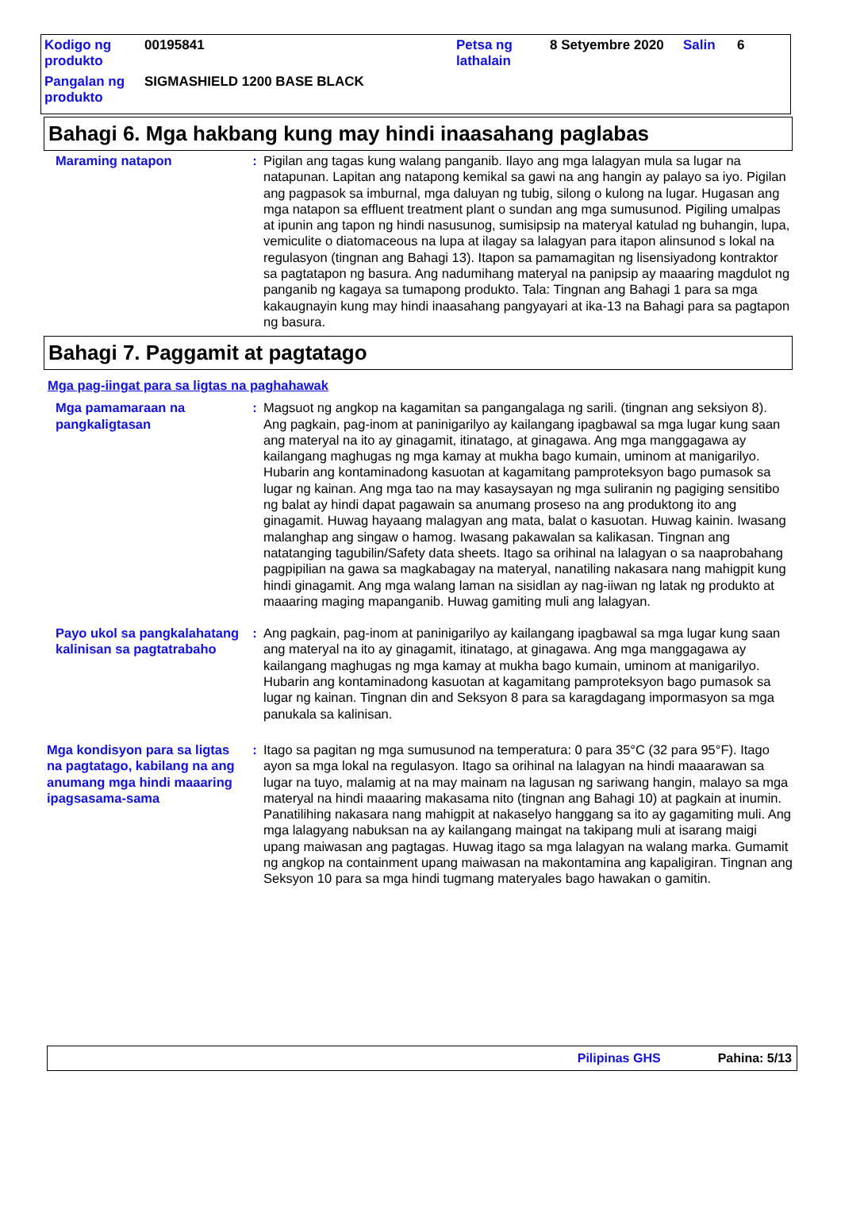| Kodigo ng produkto | 00195841 | Petsa ng lathalain | 8 Setyembre 2020 | Salin | 6 |
| Pangalan ng produkto | SIGMASHIELD 1200 BASE BLACK | | | | |
Bahagi 6. Mga hakbang kung may hindi inaasahang paglabas
Maraming natapon : Pigilan ang tagas kung walang panganib. Ilayo ang mga lalagyan mula sa lugar na natapunan. Lapitan ang natapong kemikal sa gawi na ang hangin ay palayo sa iyo. Pigilan ang pagpasok sa imburnal, mga daluyan ng tubig, silong o kulong na lugar. Hugasan ang mga natapon sa effluent treatment plant o sundan ang mga sumusunod. Pigiling umalpas at ipunin ang tapon ng hindi nasusunog, sumisipsip na materyal katulad ng buhangin, lupa, vemiculite o diatomaceous na lupa at ilagay sa lalagyan para itapon alinsunod s lokal na regulasyon (tingnan ang Bahagi 13). Itapon sa pamamagitan ng lisensiyadong kontraktor sa pagtatapon ng basura. Ang nadumihang materyal na panipsip ay maaaring magdulot ng panganib ng kagaya sa tumapong produkto. Tala: Tingnan ang Bahagi 1 para sa mga kakaugnayin kung may hindi inaasahang pangyayari at ika-13 na Bahagi para sa pagtapon ng basura.
Bahagi 7. Paggamit at pagtatago
Mga pag-iingat para sa ligtas na paghahawak
Mga pamamaraan na pangkaligtasan
: Magsuot ng angkop na kagamitan sa pangangalaga ng sarili. (tingnan ang seksiyon 8). Ang pagkain, pag-inom at paninigarilyo ay kailangang ipagbawal sa mga lugar kung saan ang materyal na ito ay ginagamit, itinatago, at ginagawa. Ang mga manggagawa ay kailangang maghugas ng mga kamay at mukha bago kumain, uminom at manigarilyo. Hubarin ang kontaminadong kasuotan at kagamitang pamproteksyon bago pumasok sa lugar ng kainan. Ang mga tao na may kasaysayan ng mga suliranin ng pagiging sensitibo ng balat ay hindi dapat pagawain sa anumang proseso na ang produktong ito ang ginagamit. Huwag hayaang malagyan ang mata, balat o kasuotan. Huwag kainin. Iwasang malanghap ang singaw o hamog. Iwasang pakawalan sa kalikasan. Tingnan ang natatanging tagubilin/Safety data sheets. Itago sa orihinal na lalagyan o sa naaprobahang pagpipilian na gawa sa magkabagay na materyal, nanatiling nakasara nang mahigpit kung hindi ginagamit. Ang mga walang laman na sisidlan ay nag-iiwan ng latak ng produkto at maaaring maging mapanganib. Huwag gamiting muli ang lalagyan.
Payo ukol sa pangkalahatang kalinisan sa pagtatrabaho
: Ang pagkain, pag-inom at paninigarilyo ay kailangang ipagbawal sa mga lugar kung saan ang materyal na ito ay ginagamit, itinatago, at ginagawa. Ang mga manggagawa ay kailangang maghugas ng mga kamay at mukha bago kumain, uminom at manigarilyo. Hubarin ang kontaminadong kasuotan at kagamitang pamproteksyon bago pumasok sa lugar ng kainan. Tingnan din and Seksyon 8 para sa karagdagang impormasyon sa mga panukala sa kalinisan.
Mga kondisyon para sa ligtas na pagtatago, kabilang na ang anumang mga hindi maaaring ipagsasama-sama
: Itago sa pagitan ng mga sumusunod na temperatura: 0 para 35°C (32 para 95°F). Itago ayon sa mga lokal na regulasyon. Itago sa orihinal na lalagyan na hindi maaarawan sa lugar na tuyo, malamig at na may mainam na lagusan ng sariwang hangin, malayo sa mga materyal na hindi maaaring makasama nito (tingnan ang Bahagi 10) at pagkain at inumin. Panatilihing nakasara nang mahigpit at nakaselyo hanggang sa ito ay gagamiting muli. Ang mga lalagyang nabuksan na ay kailangang maingat na takipang muli at isarang maigi upang maiwasan ang pagtagas. Huwag itago sa mga lalagyan na walang marka. Gumamit ng angkop na containment upang maiwasan na makontamina ang kapaligiran. Tingnan ang Seksyon 10 para sa mga hindi tugmang materyales bago hawakan o gamitin.
Pilipinas GHS Pahina: 5/13